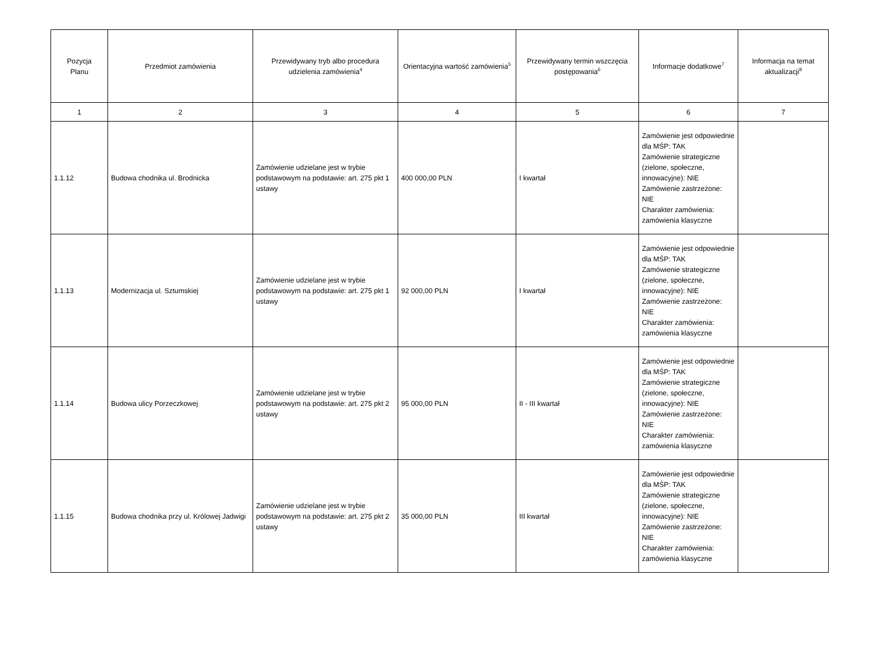| Pozycja Planu | Przedmiot zamówienia | Przewidywany tryb albo procedura udzielenia zamówienia<sup>4</sup> | Orientacyjna wartość zamówienia<sup>5</sup> | Przewidywany termin wszczęcia postępowania<sup>6</sup> | Informacje dodatkowe<sup>7</sup> | Informacja na temat aktualizacji<sup>8</sup> |
| --- | --- | --- | --- | --- | --- | --- |
| 1 | 2 | 3 | 4 | 5 | 6 | 7 |
| 1.1.12 | Budowa chodnika ul. Brodnicka | Zamówienie udzielane jest w trybie podstawowym na podstawie: art. 275 pkt 1 ustawy | 400 000,00 PLN | I kwartał | Zamówienie jest odpowiednie dla MŚP: TAK Zamówienie strategiczne (zielone, społeczne, innowacyjne): NIE Zamówienie zastrzeżone: NIE Charakter zamówienia: zamówienia klasyczne | |
| 1.1.13 | Modernizacja ul. Sztumskiej | Zamówienie udzielane jest w trybie podstawowym na podstawie: art. 275 pkt 1 ustawy | 92 000,00 PLN | I kwartał | Zamówienie jest odpowiednie dla MŚP: TAK Zamówienie strategiczne (zielone, społeczne, innowacyjne): NIE Zamówienie zastrzeżone: NIE Charakter zamówienia: zamówienia klasyczne | |
| 1.1.14 | Budowa ulicy Porzeczkowej | Zamówienie udzielane jest w trybie podstawowym na podstawie: art. 275 pkt 2 ustawy | 95 000,00 PLN | II - III kwartał | Zamówienie jest odpowiednie dla MŚP: TAK Zamówienie strategiczne (zielone, społeczne, innowacyjne): NIE Zamówienie zastrzeżone: NIE Charakter zamówienia: zamówienia klasyczne | |
| 1.1.15 | Budowa chodnika przy ul. Królowej Jadwigi | Zamówienie udzielane jest w trybie podstawowym na podstawie: art. 275 pkt 2 ustawy | 35 000,00 PLN | III kwartał | Zamówienie jest odpowiednie dla MŚP: TAK Zamówienie strategiczne (zielone, społeczne, innowacyjne): NIE Zamówienie zastrzeżone: NIE Charakter zamówienia: zamówienia klasyczne | |